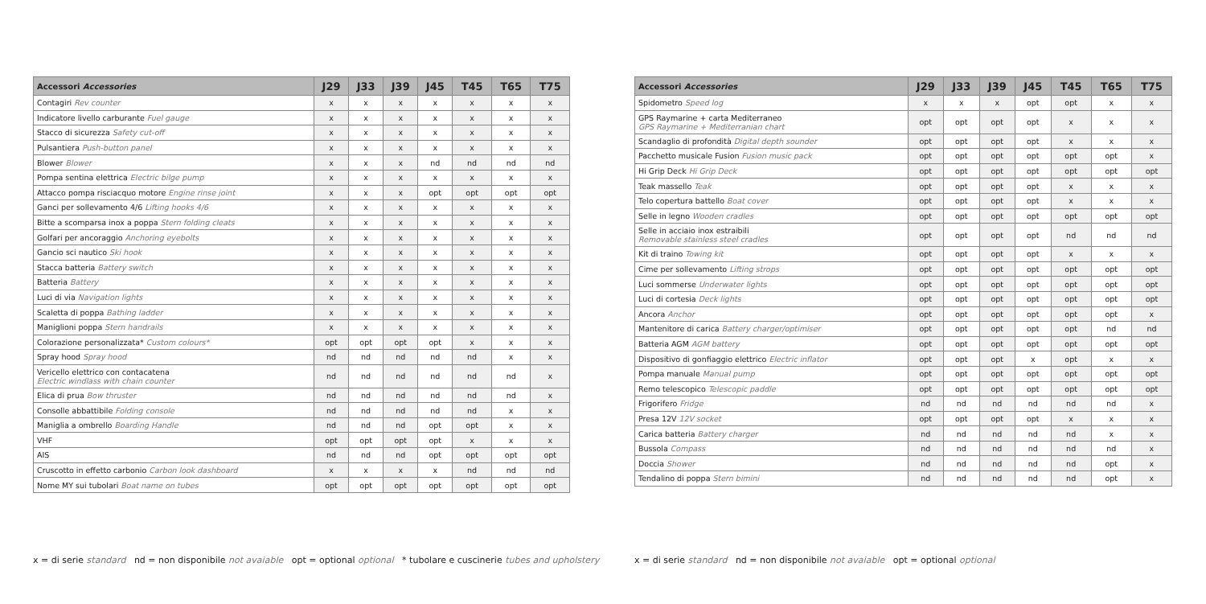| Accessori Accessories | J29 | J33 | J39 | J45 | T45 | T65 | T75 |
| --- | --- | --- | --- | --- | --- | --- | --- |
| Contagiri Rev counter | x | x | x | x | x | x | x |
| Indicatore livello carburante Fuel gauge | x | x | x | x | x | x | x |
| Stacco di sicurezza Safety cut-off | x | x | x | x | x | x | x |
| Pulsantiera Push-button panel | x | x | x | x | x | x | x |
| Blower Blower | x | x | x | nd | nd | nd | nd |
| Pompa sentina elettrica Electric bilge pump | x | x | x | x | x | x | x |
| Attacco pompa risciacquo motore Engine rinse joint | x | x | x | opt | opt | opt | opt |
| Ganci per sollevamento 4/6 Lifting hooks 4/6 | x | x | x | x | x | x | x |
| Bitte a scomparsa inox a poppa Stern folding cleats | x | x | x | x | x | x | x |
| Golfari per ancoraggio Anchoring eyebolts | x | x | x | x | x | x | x |
| Gancio sci nautico Ski hook | x | x | x | x | x | x | x |
| Stacca batteria Battery switch | x | x | x | x | x | x | x |
| Batteria Battery | x | x | x | x | x | x | x |
| Luci di via Navigation lights | x | x | x | x | x | x | x |
| Scaletta di poppa Bathing ladder | x | x | x | x | x | x | x |
| Maniglioni poppa Stern handrails | x | x | x | x | x | x | x |
| Colorazione personalizzata* Custom colours* | opt | opt | opt | opt | x | x | x |
| Spray hood Spray hood | nd | nd | nd | nd | nd | x | x |
| Vericello elettrico con contacatena Electric windlass with chain counter | nd | nd | nd | nd | nd | nd | x |
| Elica di prua Bow thruster | nd | nd | nd | nd | nd | nd | x |
| Consolle abbattibile Folding console | nd | nd | nd | nd | nd | x | x |
| Maniglia a ombrello Boarding Handle | nd | nd | nd | opt | opt | x | x |
| VHF | opt | opt | opt | opt | x | x | x |
| AIS | nd | nd | nd | opt | opt | opt | opt |
| Cruscotto in effetto carbonio Carbon look dashboard | x | x | x | x | nd | nd | nd |
| Nome MY sui tubolari Boat name on tubes | opt | opt | opt | opt | opt | opt | opt |
x = di serie standard nd = non disponibile not avaiable opt = optional optional * tubolare e cuscinerie tubes and upholstery
| Accessori Accessories | J29 | J33 | J39 | J45 | T45 | T65 | T75 |
| --- | --- | --- | --- | --- | --- | --- | --- |
| Spidometro Speed log | x | x | x | opt | opt | x | x |
| GPS Raymarine + carta Mediterraneo GPS Raymarine + Mediterranian chart | opt | opt | opt | opt | x | x | x |
| Scandaglio di profondità Digital depth sounder | opt | opt | opt | opt | x | x | x |
| Pacchetto musicale Fusion Fusion music pack | opt | opt | opt | opt | opt | opt | x |
| Hi Grip Deck Hi Grip Deck | opt | opt | opt | opt | opt | opt | opt |
| Teak massello Teak | opt | opt | opt | opt | x | x | x |
| Telo copertura battello Boat cover | opt | opt | opt | opt | x | x | x |
| Selle in legno Wooden cradles | opt | opt | opt | opt | opt | opt | opt |
| Selle in acciaio inox estraibili Removable stainless steel cradles | opt | opt | opt | opt | nd | nd | nd |
| Kit di traino Towing kit | opt | opt | opt | opt | x | x | x |
| Cime per sollevamento Lifting strops | opt | opt | opt | opt | opt | opt | opt |
| Luci sommerse Underwater lights | opt | opt | opt | opt | opt | opt | opt |
| Luci di cortesia Deck lights | opt | opt | opt | opt | opt | opt | opt |
| Ancora Anchor | opt | opt | opt | opt | opt | opt | x |
| Mantenitore di carica Battery charger/optimiser | opt | opt | opt | opt | opt | nd | nd |
| Batteria AGM AGM battery | opt | opt | opt | opt | opt | opt | opt |
| Dispositivo di gonfiaggio elettrico Electric inflator | opt | opt | opt | x | opt | x | x |
| Pompa manuale Manual pump | opt | opt | opt | opt | opt | opt | opt |
| Remo telescopico Telescopic paddle | opt | opt | opt | opt | opt | opt | opt |
| Frigorifero Fridge | nd | nd | nd | nd | nd | nd | x |
| Presa 12V 12V socket | opt | opt | opt | opt | x | x | x |
| Carica batteria Battery charger | nd | nd | nd | nd | nd | x | x |
| Bussola Compass | nd | nd | nd | nd | nd | nd | x |
| Doccia Shower | nd | nd | nd | nd | nd | opt | x |
| Tendalino di poppa Stern bimini | nd | nd | nd | nd | nd | opt | x |
x = di serie standard nd = non disponibile not avaiable opt = optional optional